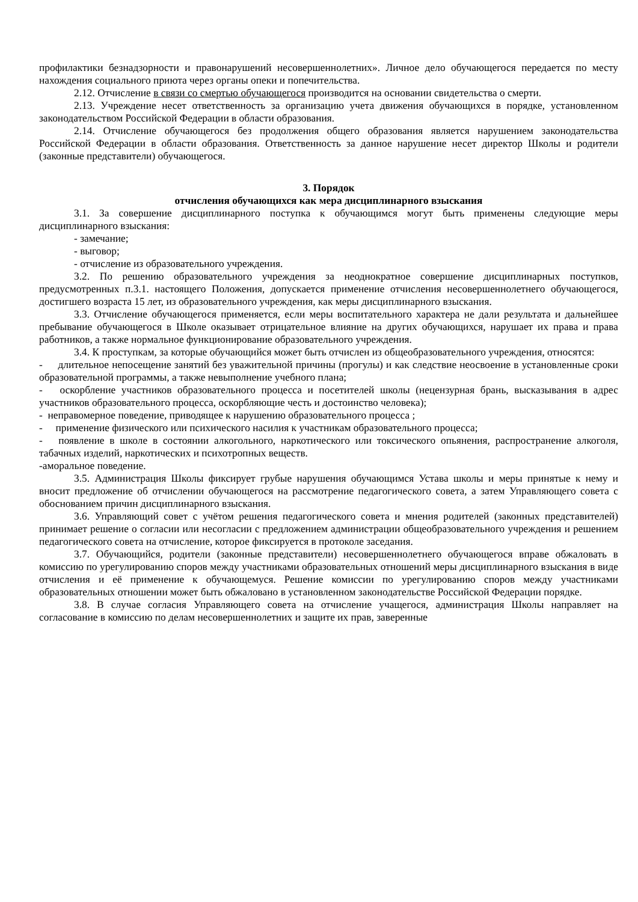профилактики безнадзорности и правонарушений несовершеннолетних». Личное дело обучающегося передается по месту нахождения социального приюта через органы опеки и попечительства.
2.12. Отчисление в связи со смертью обучающегося производится на основании свидетельства о смерти.
2.13. Учреждение несет ответственность за организацию учета движения обучающихся в порядке, установленном законодательством Российской Федерации в области образования.
2.14. Отчисление обучающегося без продолжения общего образования является нарушением законодательства Российской Федерации в области образования. Ответственность за данное нарушение несет директор Школы и родители (законные представители) обучающегося.
3. Порядок
отчисления обучающихся как мера дисциплинарного взыскания
3.1. За совершение дисциплинарного поступка к обучающимся могут быть применены следующие меры дисциплинарного взыскания:
- замечание;
- выговор;
- отчисление из образовательного учреждения.
3.2. По решению образовательного учреждения за неоднократное совершение дисциплинарных поступков, предусмотренных п.3.1. настоящего Положения, допускается применение отчисления несовершеннолетнего обучающегося, достигшего возраста 15 лет, из образовательного учреждения, как меры дисциплинарного взыскания.
3.3. Отчисление обучающегося применяется, если меры воспитательного характера не дали результата и дальнейшее пребывание обучающегося в Школе оказывает отрицательное влияние на других обучающихся, нарушает их права и права работников, а также нормальное функционирование образовательного учреждения.
3.4. К проступкам, за которые обучающийся может быть отчислен из общеобразовательного учреждения, относятся:
- длительное непосещение занятий без уважительной причины (прогулы) и как следствие неосвоение в установленные сроки образовательной программы, а также невыполнение учебного плана;
- оскорбление участников образовательного процесса и посетителей школы (нецензурная брань, высказывания в адрес участников образовательного процесса, оскорбляющие честь и достоинство человека);
- неправомерное поведение, приводящее к нарушению образовательного процесса ;
- применение физического или психического насилия к участникам образовательного процесса;
- появление в школе в состоянии алкогольного, наркотического или токсического опьянения, распространение алкоголя, табачных изделий, наркотических и психотропных веществ.
-аморальное поведение.
3.5. Администрация Школы фиксирует грубые нарушения обучающимся Устава школы и меры принятые к нему и вносит предложение об отчислении обучающегося на рассмотрение педагогического совета, а затем Управляющего совета с обоснованием причин дисциплинарного взыскания.
3.6. Управляющий совет с учётом решения педагогического совета и мнения родителей (законных представителей) принимает решение о согласии или несогласии с предложением администрации общеобразовательного учреждения и решением педагогического совета на отчисление, которое фиксируется в протоколе заседания.
3.7. Обучающийся, родители (законные представители) несовершеннолетнего обучающегося вправе обжаловать в комиссию по урегулированию споров между участниками образовательных отношений меры дисциплинарного взыскания в виде отчисления и её применение к обучающемуся. Решение комиссии по урегулированию споров между участниками образовательных отношении может быть обжаловано в установленном законодательстве Российской Федерации порядке.
3.8. В случае согласия Управляющего совета на отчисление учащегося, администрация Школы направляет на согласование в комиссию по делам несовершеннолетних и защите их прав, заверенные